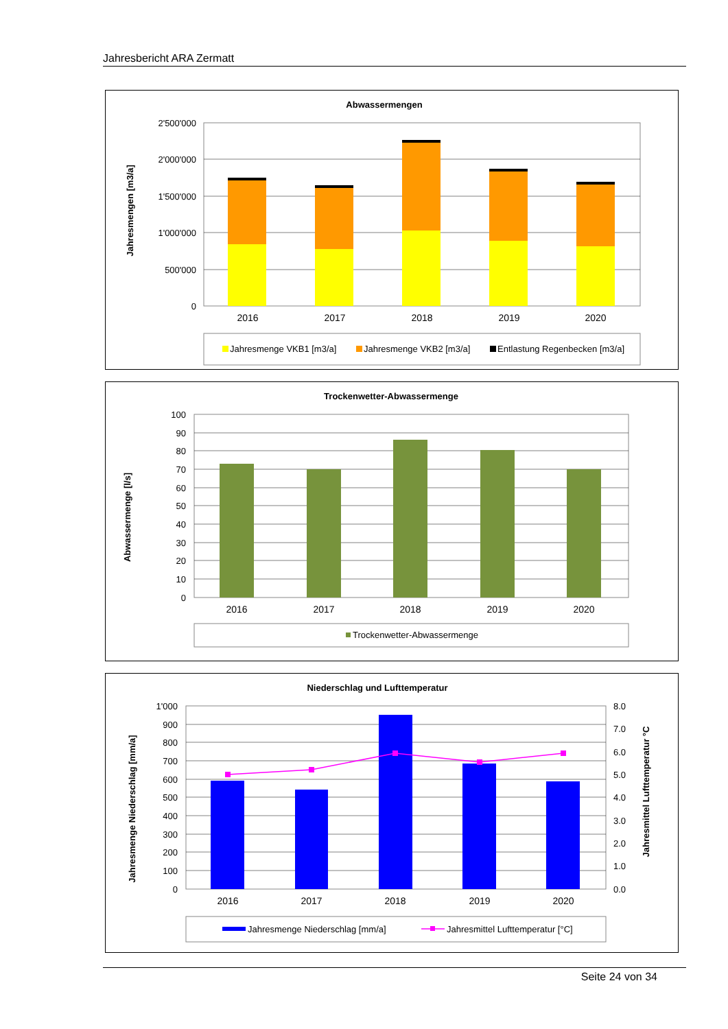Jahresbericht ARA Zermatt
Abwassermengen
Jahresmengen [m3/a]
2'500'000
2'000'000
1'500'000
1'000'000
500'000
0
2016
2017
2018
2019
2020
Jahresmenge VKB1 [m3/a]
Jahresmenge VKB2 [m3/a]
Entlastung Regenbecken [m3/a]
Trockenwetter-Abwassermenge
Abwassermenge [l/s]
100
90
80
70
60
50
40
30
20
10
0
2016
2017
2018
2019
2020
Trockenwetter-Abwassermenge
Niederschlag und Lufttemperatur
Jahresmenge Niederschlag [mm/a]
Jahresmittel Lufttemperatur °C
1'000
900
800
700
600
500
400
300
200
100
0
8.0
7.0
6.0
5.0
4.0
3.0
2.0
1.0
0.0
2016
2017
2018
2019
2020
Jahresmenge Niederschlag [mm/a]
Jahresmittel Lufttemperatur [°C]
Seite 24 von 34